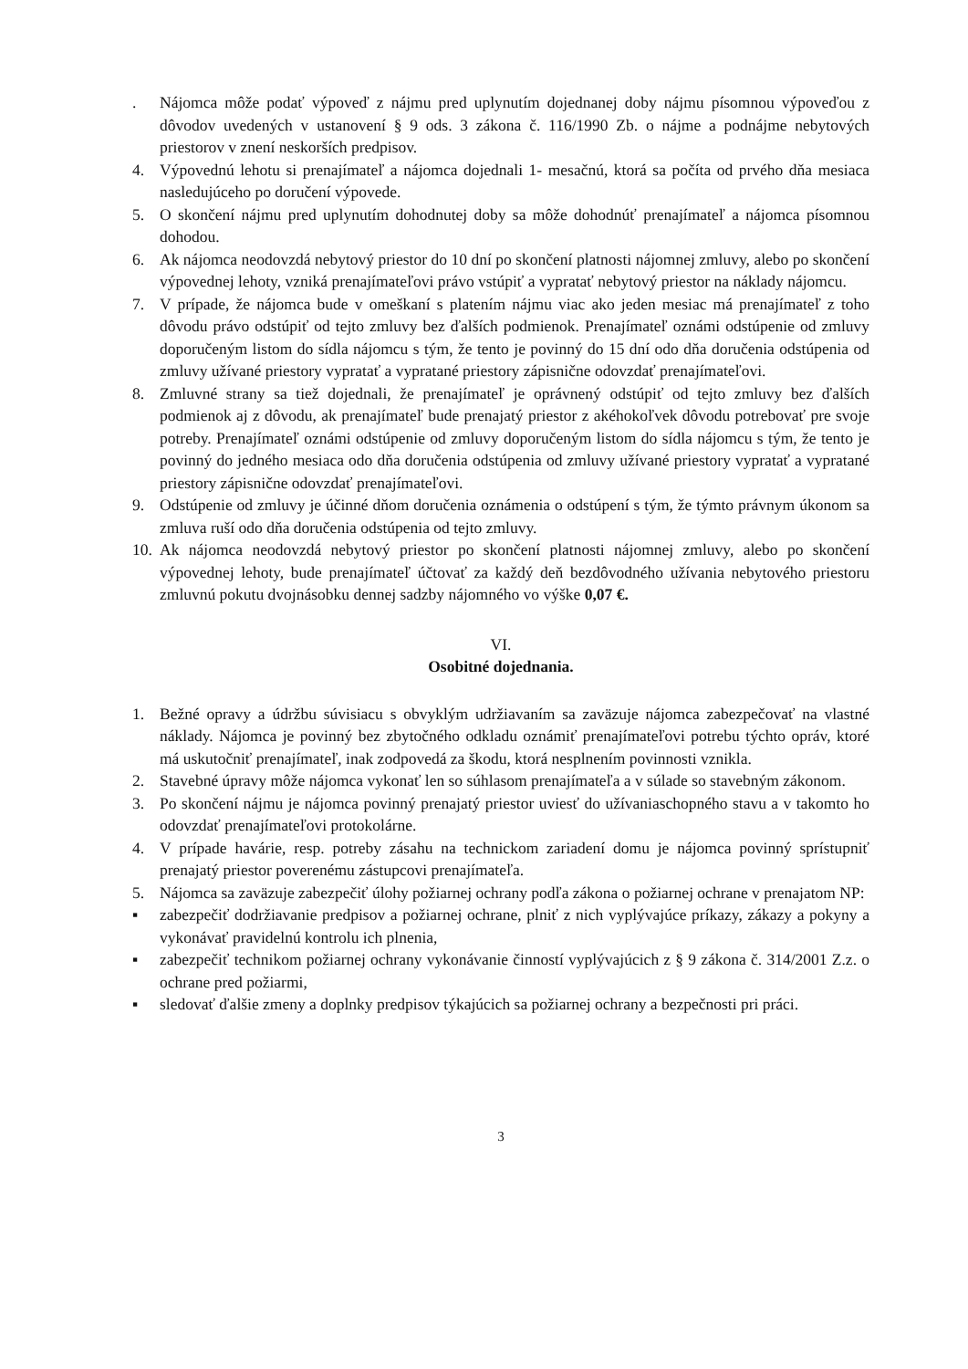. Nájomca môže podať výpoveď z nájmu pred uplynutím dojednanej doby nájmu písomnou výpoveďou z dôvodov uvedených v ustanovení § 9 ods. 3 zákona č. 116/1990 Zb. o nájme a podnájme nebytových priestorov v znení neskorších predpisov.
4. Výpovednú lehotu si prenajímateľ a nájomca dojednali 1- mesačnú, ktorá sa počíta od prvého dňa mesiaca nasledujúceho po doručení výpovede.
5. O skončení nájmu pred uplynutím dohodnutej doby sa môže dohodnúť prenajímateľ a nájomca písomnou dohodou.
6. Ak nájomca neodovzdá nebytový priestor do 10 dní po skončení platnosti nájomnej zmluvy, alebo po skončení výpovednej lehoty, vzniká prenajímateľovi právo vstúpiť a vypratať nebytový priestor na náklady nájomcu.
7. V prípade, že nájomca bude v omeškaní s platením nájmu viac ako jeden mesiac má prenajímateľ z toho dôvodu právo odstúpiť od tejto zmluvy bez ďalších podmienok. Prenajímateľ oznámi odstúpenie od zmluvy doporučeným listom do sídla nájomcu s tým, že tento je povinný do 15 dní odo dňa doručenia odstúpenia od zmluvy užívané priestory vypratať a vypratané priestory zápisnične odovzdať prenajímateľovi.
8. Zmluvné strany sa tiež dojednali, že prenajímateľ je oprávnený odstúpiť od tejto zmluvy bez ďalších podmienok aj z dôvodu, ak prenajímateľ bude prenajatý priestor z akéhokoľvek dôvodu potrebovať pre svoje potreby. Prenajímateľ oznámi odstúpenie od zmluvy doporučeným listom do sídla nájomcu s tým, že tento je povinný do jedného mesiaca odo dňa doručenia odstúpenia od zmluvy užívané priestory vypratať a vypratané priestory zápisnične odovzdať prenajímateľovi.
9. Odstúpenie od zmluvy je účinné dňom doručenia oznámenia o odstúpení s tým, že týmto právnym úkonom sa zmluva ruší odo dňa doručenia odstúpenia od tejto zmluvy.
10. Ak nájomca neodovzdá nebytový priestor po skončení platnosti nájomnej zmluvy, alebo po skončení výpovednej lehoty, bude prenajímateľ účtovať za každý deň bezdôvodného užívania nebytového priestoru zmluvnú pokutu dvojnásobku dennej sadzby nájomného vo výške 0,07 €.
VI.
Osobitné dojednania.
1. Bežné opravy a údržbu súvisiacu s obvyklým udržiavaním sa zaväzuje nájomca zabezpečovať na vlastné náklady. Nájomca je povinný bez zbytočného odkladu oznámiť prenajímateľovi potrebu týchto opráv, ktoré má uskutočniť prenajímateľ, inak zodpovedá za škodu, ktorá nesplnením povinnosti vznikla.
2. Stavebné úpravy môže nájomca vykonať len so súhlasom prenajímateľa a v súlade so stavebným zákonom.
3. Po skončení nájmu je nájomca povinný prenajatý priestor uviesť do užívaniaschopného stavu a v takomto ho odovzdať prenajímateľovi protokolárne.
4. V prípade havárie, resp. potreby zásahu na technickom zariadení domu je nájomca povinný sprístupniť prenajatý priestor poverenému zástupcovi prenajímateľa.
5. Nájomca sa zaväzuje zabezpečiť úlohy požiarnej ochrany podľa zákona o požiarnej ochrane v prenajatom NP:
▪ zabezpečiť dodržiavanie predpisov a požiarnej ochrane, plniť z nich vyplývajúce príkazy, zákazy a pokyny a vykonávať pravidelnú kontrolu ich plnenia,
▪ zabezpečiť technikom požiarnej ochrany vykonávanie činností vyplývajúcich z § 9 zákona č. 314/2001 Z.z. o ochrane pred požiarmi,
▪ sledovať ďalšie zmeny a doplnky predpisov týkajúcich sa požiarnej ochrany a bezpečnosti pri práci.
3